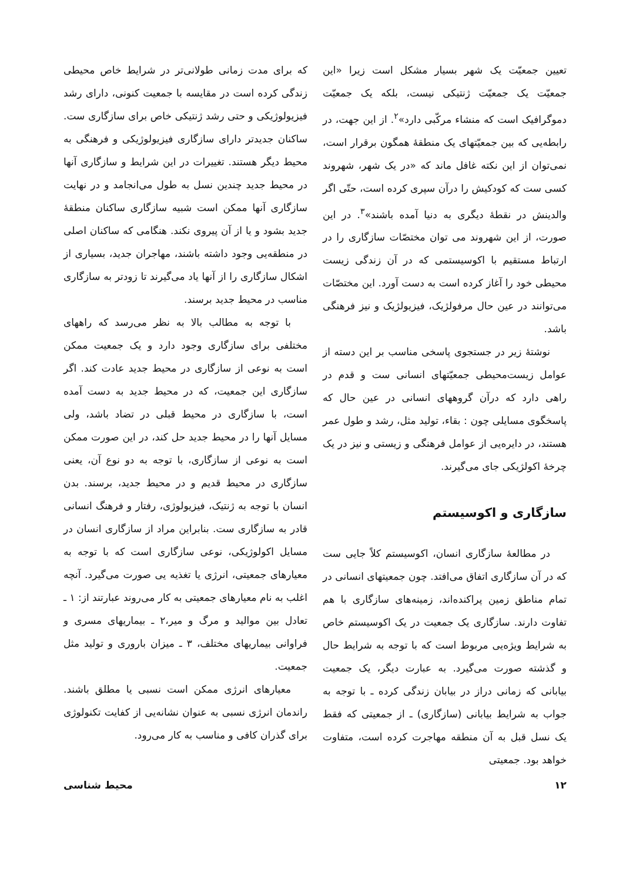تعیین جمعیّت یک شهر بسیار مشکل است زیرا «این جمعیّت یک جمعیّت ژنتیکی نیست، بلکه یک جمعیّت دموگرافیک است که منشاء مرکّبی دارد»<sup>۲</sup>. از این جهت، در رابطه‌یی که بین جمعیّتهای یک منطقهٔ همگون برقرار است، نمی‌توان از این نکته غافل ماند که «در یک شهر، شهروند کسی ست که کودکیش را درآن سپری کرده است، حتّی اگر والدینش در نقطهٔ دیگری به دنیا آمده باشند»<sup>۳</sup>. در این صورت، از این شهروند می توان مختصّات سازگاری را در ارتباط مستقیم با اکوسیستمی که در آن زندگی زیست محیطی خود را آغاز کرده است به دست آورد. این مختصّات می‌توانند در عین حال مرفولژیک، فیزیولژیک و نیز فرهنگی باشد.
نوشتهٔ زیر در جستجوی پاسخی مناسب بر این دسته از عوامل زیست‌محیطی جمعیّتهای انسانی ست و قدم در راهی دارد که درآن گروههای انسانی در عین حال که پاسخگوی مسایلی چون : بقاء، تولید مثل، رشد و طول عمر هستند، در دایره‌یی از عوامل فرهنگی و زیستی و نیز در یک چرخهٔ اکولژیکی جای می‌گیرند.
سازگاری و اکوسیستم
در مطالعهٔ سازگاری انسان، اکوسیستم کلاً جایی ست که در آن سازگاری اتفاق می‌افتد. چون جمعیتهای انسانی در تمام مناطق زمین پراکنده‌اند، زمینه‌های سازگاری با هم تفاوت دارند. سازگاری یک جمعیت در یک اکوسیستم خاص به شرایط ویژه‌یی مربوط است که با توجه به شرایط حال و گذشته صورت می‌گیرد. به عبارت دیگر، یک جمعیت بیابانی که زمانی دراز در بیابان زندگی کرده ـ با توجه به جواب به شرایط بیابانی (سازگاری) ـ از جمعیتی که فقط یک نسل قبل به آن منطقه مهاجرت کرده است، متفاوت خواهد بود. جمعیتی
که برای مدت زمانی طولانی‌تر در شرایط خاص محیطی زندگی کرده است در مقایسه با جمعیت کنونی، دارای رشد فیزیولوژیکی و حتی رشد ژنتیکی خاص برای سازگاری ست. ساکنان جدیدتر دارای سازگاری فیزیولوژیکی و فرهنگی به محیط دیگر هستند. تغییرات در این شرایط و سازگاری آنها در محیط جدید چندین نسل به طول می‌انجامد و در نهایت سازگاری آنها ممکن است شبیه سازگاری ساکنان منطقهٔ جدید بشود و یا از آن پیروی نکند. هنگامی که ساکنان اصلی در منطقه‌یی وجود داشته باشند، مهاجران جدید، بسیاری از اشکال سازگاری را از آنها یاد می‌گیرند تا زودتر به سازگاری مناسب در محیط جدید برسند.
با توجه به مطالب بالا به نظر می‌رسد که راههای مختلفی برای سازگاری وجود دارد و یک جمعیت ممکن است به نوعی از سازگاری در محیط جدید عادت کند. اگر سازگاری این جمعیت، که در محیط جدید به دست آمده است، با سازگاری در محیط قبلی در تضاد باشد، ولی مسایل آنها را در محیط جدید حل کند، در این صورت ممکن است به نوعی از سازگاری، با توجه به دو نوع آن، یعنی سازگاری در محیط قدیم و در محیط جدید، برسند. بدن انسان با توجه به ژنتیک، فیزیولوژی، رفتار و فرهنگ انسانی قادر به سازگاری ست. بنابراین مراد از سازگاری انسان در مسایل اکولوژیکی، نوعی سازگاری است که با توجه به معیارهای جمعیتی، انرژی یا تغذیه یی صورت می‌گیرد. آنچه اغلب به نام معیارهای جمعیتی به کار می‌روند عبارتند از: ۱ ـ تعادل بین موالید و مرگ و میر،۲ ـ بیماریهای مسری و فراوانی بیماریهای مختلف، ۳ ـ میزان باروری و تولید مثل جمعیت.
معیارهای انرژی ممکن است نسبی یا مطلق باشند. راندمان انرژی نسبی به عنوان نشانه‌یی از کفایت تکنولوژی برای گذران کافی و مناسب به کار می‌رود.
۱۲ محیط شناسی